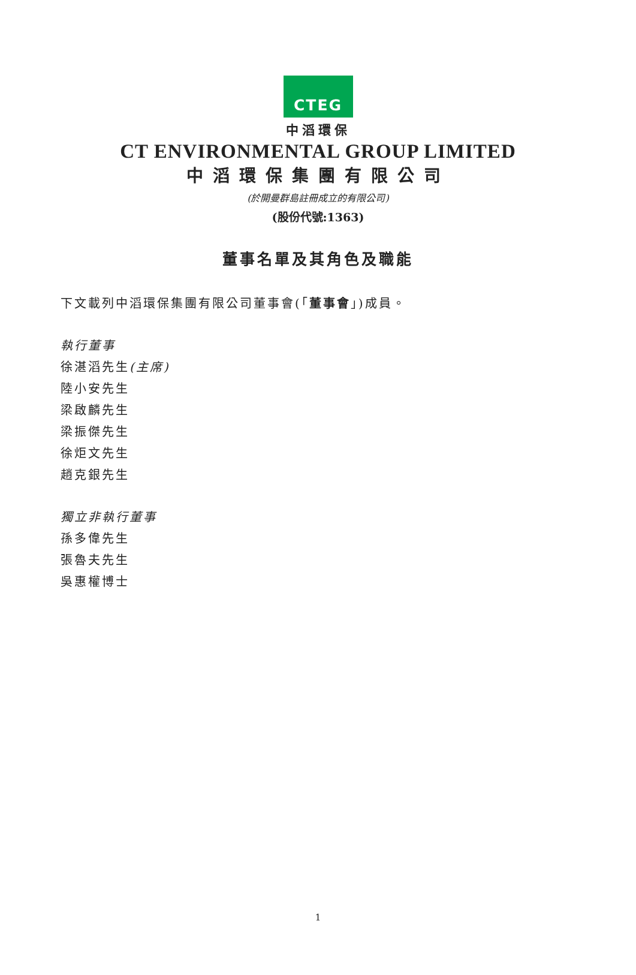CTEG
中滔環保
CT ENVIRONMENTAL GROUP LIMITED
中滔環保集團有限公司
(於開曼群島註冊成立的有限公司)
(股份代號:1363)
董事名單及其角色及職能
下文載列中滔環保集團有限公司董事會(「董事會」)成員。
執行董事
徐湛滔先生(主席)
陸小安先生
梁啟麟先生
梁振傑先生
徐炬文先生
趙克銀先生
獨立非執行董事
孫多偉先生
張魯夫先生
吳惠權博士
1